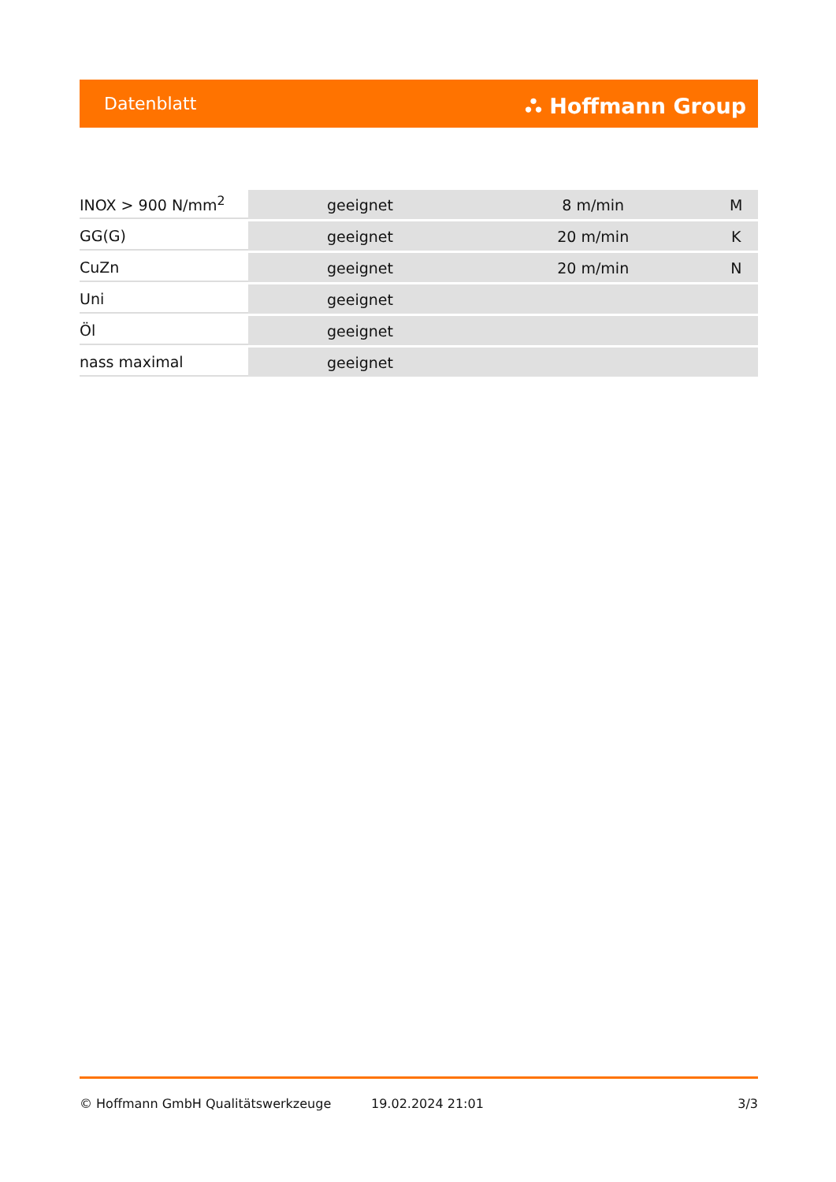Datenblatt ⛬ Hoffmann Group
| INOX > 900 N/mm<sup>2</sup> | geeignet | 8 m/min | M |
| GG(G) | geeignet | 20 m/min | K |
| CuZn | geeignet | 20 m/min | N |
| Uni | geeignet | | |
| Öl | geeignet | | |
| nass maximal | geeignet | | |
© Hoffmann GmbH Qualitätswerkzeuge 19.02.2024 21:01 3/3